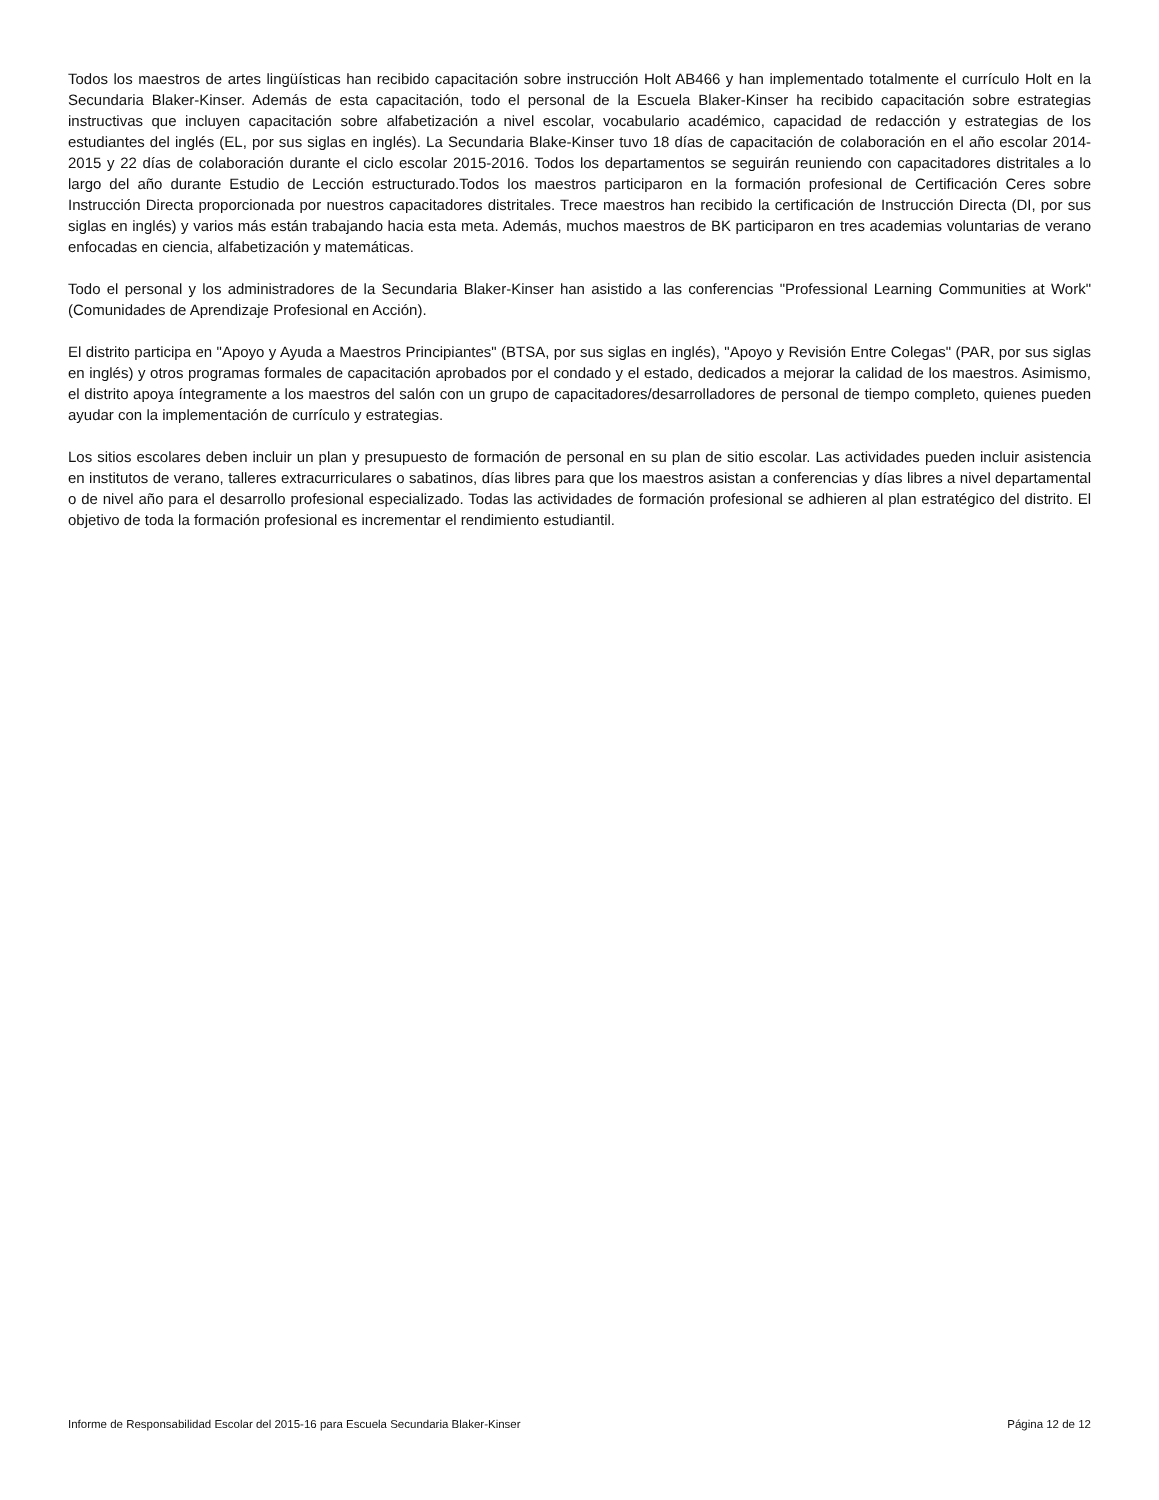Todos los maestros de artes lingüísticas han recibido capacitación sobre instrucción Holt AB466 y han implementado totalmente el currículo Holt en la Secundaria Blaker-Kinser. Además de esta capacitación, todo el personal de la Escuela Blaker-Kinser ha recibido capacitación sobre estrategias instructivas que incluyen capacitación sobre alfabetización a nivel escolar, vocabulario académico, capacidad de redacción y estrategias de los estudiantes del inglés (EL, por sus siglas en inglés). La Secundaria Blake-Kinser tuvo 18 días de capacitación de colaboración en el año escolar 2014-2015 y 22 días de colaboración durante el ciclo escolar 2015-2016. Todos los departamentos se seguirán reuniendo con capacitadores distritales a lo largo del año durante Estudio de Lección estructurado.Todos los maestros participaron en la formación profesional de Certificación Ceres sobre Instrucción Directa proporcionada por nuestros capacitadores distritales. Trece maestros han recibido la certificación de Instrucción Directa (DI, por sus siglas en inglés) y varios más están trabajando hacia esta meta. Además, muchos maestros de BK participaron en tres academias voluntarias de verano enfocadas en ciencia, alfabetización y matemáticas.
Todo el personal y los administradores de la Secundaria Blaker-Kinser han asistido a las conferencias "Professional Learning Communities at Work" (Comunidades de Aprendizaje Profesional en Acción).
El distrito participa en "Apoyo y Ayuda a Maestros Principiantes" (BTSA, por sus siglas en inglés), "Apoyo y Revisión Entre Colegas" (PAR, por sus siglas en inglés) y otros programas formales de capacitación aprobados por el condado y el estado, dedicados a mejorar la calidad de los maestros. Asimismo, el distrito apoya íntegramente a los maestros del salón con un grupo de capacitadores/desarrolladores de personal de tiempo completo, quienes pueden ayudar con la implementación de currículo y estrategias.
Los sitios escolares deben incluir un plan y presupuesto de formación de personal en su plan de sitio escolar. Las actividades pueden incluir asistencia en institutos de verano, talleres extracurriculares o sabatinos, días libres para que los maestros asistan a conferencias y días libres a nivel departamental o de nivel año para el desarrollo profesional especializado. Todas las actividades de formación profesional se adhieren al plan estratégico del distrito. El objetivo de toda la formación profesional es incrementar el rendimiento estudiantil.
Informe de Responsabilidad Escolar del 2015-16 para Escuela Secundaria Blaker-Kinser Página 12 de 12